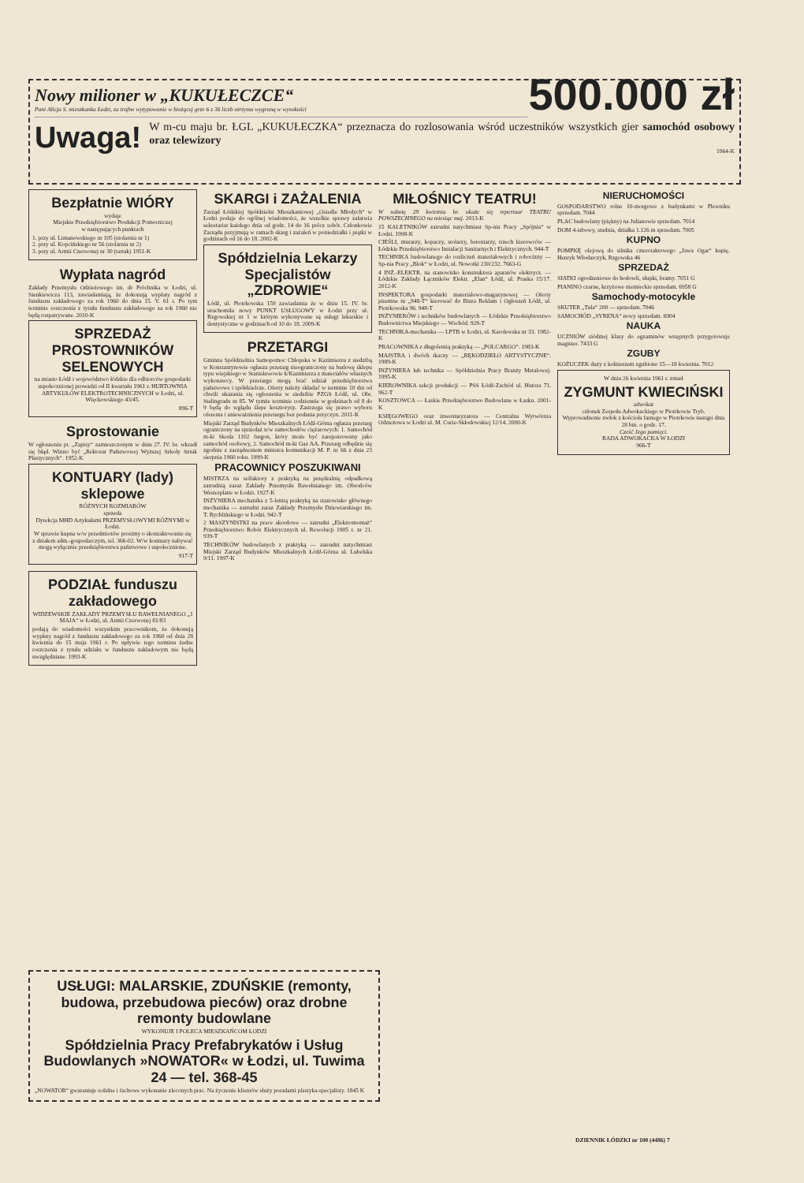500.000 zł
Nowy milioner w „KUKUŁECZCE“
Pani Alicja S. mieszkanka Łodzi, za trafne wytypowanie w bieżącej grze 6 z 36 liczb otrzyma wygraną w wysokości
Uwaga!
W m-cu maju br. ŁGL „KUKUŁECZKA“ przeznacza do rozlosowania wśród uczestników wszystkich gier samochód osobowy oraz telewizory
1964-K
Bezpłatnie WIÓRY
wydaje
Miejskie Przedsiębiorstwo Produkcji Pomocniczej
w następujących punktach
1. przy ul. Limanowskiego nr 105 (stolarnia nr 1)
2. przy ul. Kopcińskiego nr 56 (stolarnia nr 2)
3. przy ul. Armii Czerwonej nr 30 (tartak) 1951-K
Wypłata nagród
Zakłady Przemysłu Odzieżowego im. dr Próchnika w Łodzi, ul. Sienkiewicza 113, zawiadamiają, że dokonują wypłaty nagród z funduszu zakładowego za rok 1960 do dnia 15. V. 61 r. Po tym terminie roszczenia z tytułu funduszu zakładowego za rok 1960 nie będą rozpatrywane. 2010-K
SPRZEDAŻ PROSTOWNIKÓW SELENOWYCH
na miasto Łódź i województwo łódzkie dla odbiorców gospodarki uspołecznionej prowadzi od II kwartału 1961 r. HURTOWNIA ARTYKUŁÓW ELEKTROTECHNICZNYCH w Łodzi, ul. Więckowskiego 43/45.
896-T
Sprostowanie
W ogłoszeniu pt. „Zapisy“ zamieszczonym w dniu 27. IV. br. wkradł się błąd. Winno być „Rektorat Państwowej Wyższej Szkoły Sztuk Plastycznych“. 1952-K
KONTUARY (lady) sklepowe
RÓŻNYCH ROZMIARÓW
sprzeda
Dyrekcja MHD Artykułami PRZEMYSŁOWYMI RÓŻNYMI w Łodzi.
W sprawie kupna w/w przedmiotów prosimy o skontaktowanie się z działem adm.-gospodarczym, tel. 366-02. W/w kontuary nabywać mogą wyłącznie przedsiębiorstwa państwowe i uspołecznione.
917-T
PODZIAŁ funduszu zakładowego
WIDZEWSKIE ZAKŁADY PRZEMYSŁU BAWEŁNIANEGO „1 MAJA“ w Łodzi, ul. Armii Czerwonej 81/83
podają do wiadomości wszystkim pracownikom, że dokonują wypłaty nagród z funduszu zakładowego za rok 1960 od dnia 28 kwietnia do 15 maja 1961 r. Po upływie tego terminu żadne roszczenia z tytułu udziału w funduszu zakładowym nie będą uwzględniane. 1993-K
SKARGI i ZAŻALENIA
Zarząd Łódzkiej Spółdzielni Mieszkaniowej „Osiedle Młodych“ w Łodzi podaje do ogólnej wiadomości, że wszelkie sprawy załatwia sekretariat każdego dnia od godz. 14 do 16 prócz sobót. Członkowie Zarządu przyjmują w ramach skarg i zażaleń w poniedziałki i piątki w godzinach od 16 do 18. 2002-K
Spółdzielnia Lekarzy Specjalistów „ZDROWIE“
Łódź, ul. Piotrkowska 159 zawiadamia że w dniu 15. IV. br. uruchomiła nowy PUNKT USŁUGOWY w Łodzi przy ul. Rzgowskiej nr 1 w którym wykonywane są usługi lekarskie i dentystyczne w godzinach od 10 do 18. 2009-K
PRZETARGI
Gminna Spółdzielnia Samopomoc Chłopska w Kazimierzu z siedzibą w Konstantynowie ogłasza przetarg nieograniczony na budowę sklepu typu wiejskiego w Stanisławowie k/Kazimierza z materiałów własnych wykonawcy. W przetargu mogą brać udział przedsiębiorstwa państwowe i spółdzielcze. Oferty należy składać w terminie 10 dni od chwili ukazania się ogłoszenia w siedzibie PZGS Łódź, ul. Obr. Stalingradu nr 85. W tymże terminie codziennie w godzinach od 8 do 9 będą do wglądu ślepe kosztorysy. Zastrzega się prawo wyboru oferenta i unieważnienia przetargu bez podania przyczyn. 2011-K
Miejski Zarząd Budynków Mieszkalnych Łódź-Górna ogłasza przetarg ograniczony na sprzedaż n/w samochodów ciężarowych: 1. Samochód m-ki Skoda 1102 furgon, który może być zarejestrowany jako samochód osobowy, 2. Samochód m-ki Gaz AA. Przetarg odbędzie się zgodnie z zarządzeniem ministra komunikacji M. P. nr 66 z dnia 23 sierpnia 1960 roku. 1999-K
PRACOWNICY POSZUKIWANI
MISTRZA na selfaktory z praktyką na przędzalnię odpadkową zatrudnią zaraz Zakłady Przemysłu Bawełnianego im. Obrońców Westerplatte w Łodzi. 1927-K
INŻYNIERA mechanika z 5-letnią praktyką na stanowisko głównego mechanika — zatrudni zaraz Zakłady Przemysłu Dziewiarskiego im. T. Rychlińskiego w Łodzi. 942-T
2 MASZYNISTKI na prace akordowe — zatrudni „Elektromontaż“ Przedsiębiorstwo Robót Elektrycznych ul. Rewolucji 1905 r. nr 21. 939-T
TECHNIKÓW budowlanych z praktyką — zatrudni natychmiast Miejski Zarząd Budynków Mieszkalnych Łódź-Górna ul. Lubelska 9/11. 1997-K
MIŁOŚNICY TEATRU!
W sobotę 29 kwietnia br. ukaże się repertuar TEATRU POWSZECHNEGO na miesiąc maj. 2013-K
15 KALETNIKÓW zatrudni natychmiast Sp-nia Pracy „Spójnia“ w Łodzi. 1998-K
CIEŚLI, murarzy, kopaczy, stolarzy, betoniarzy, trzech kierowców — Łódzkie Przedsiębiorstwo Instalacji Sanitarnych i Elektrycznych. 944-T
TECHNIKA budowlanego do rozliczeń materiałowych i robocizny — Sp-nia Pracy „Blok“ w Łodzi, ul. Nowotki 230/232. 7663-G
4 INŻ.-ELEKTR. na stanowisko konstruktora aparatów elektrycz. — Łódzkie Zakłady Łączników Elektr. „Elan“ Łódź, ul. Praska 15/17. 2012-K
INSPEKTORA gospodarki materiałowo-magazynowej — Oferty pisemne nr „948-T“ kierować do Biura Reklam i Ogłoszeń Łódź, ul. Piotrkowska 96. 948-T
INŻYNIERÓW i techników budowlanych — Łódzkie Przedsiębiorstwo Budownictwa Miejskiego — Wschód. 928-T
TECHNIKA-mechanika — LPTB w Łodzi, ul. Karolewska nr 33. 1982-K
PRACOWNIKA z długoletnią praktyką — „POLCARGO“. 1983-K
MAJSTRA i dwóch tkaczy — „RĘKODZIEŁO ARTYSTYCZNE“. 1989-K
INŻYNIERA lub technika — Spółdzielnia Pracy Branży Metalowej. 1995-K
KIEROWNIKA sekcji produkcji — PSS Łódź-Zachód ul. Hutora 71. 962-T
KOSZTOWCA — Łaskie Przedsiębiorstwo Budowlane w Łasku. 2001-K
KSIĘGOWEGO oraz inwentaryzatora — Centralna Wytwórnia Odzieżowa w Łodzi ul. M. Curie-Skłodowskiej 12/14. 2000-K
NIERUCHOMOŚCI
GOSPODARSTWO rolne 10-morgowe z budynkami w Plewniku sprzedam. 7044
PLAC budowlany (piękny) na Julianowie sprzedam. 7014
DOM 4-izbowy, studnia, działka 1.126 m sprzedam. 7005
KUPNO
POMPKĘ olejową do silnika czterotaktowego „Jawa Ogar“ kupię. Henryk Włodarczyk, Rzgowska 46
SPRZEDAŻ
SIATKI ogrodzeniowe do hodowli, słupki, bramy. 7051 G
PIANINO czarne, krzyżowe niemieckie sprzedam. 6958 G
Samochody-motocykle
SKUTER „Tula“ 200 — sprzedam. 7046
SAMOCHÓD „SYRENA“ nowy sprzedam. 6904
NAUKA
UCZNIÓW siódmej klasy do egzaminów wstępnych przygotowuje magister. 7433 G
ZGUBY
KOŻUCZEK duży z kołnierzem zgubiono 15—18 kwietnia. 7012
W dniu 26 kwietnia 1961 r. zmarł
ZYGMUNT KWIECIŃSKI
adwokat
członek Zespołu Adwokackiego w Piotrkowie Tryb.
Wyprowadzenie zwłok z kościoła farnego w Piotrkowie nastąpi dnia 28 bm. o godz. 17.
Cześć Jego pamięci.
RADA ADWOKACKA W ŁODZI
966-T
USŁUGI: MALARSKIE, ZDUŃSKIE (remonty, budowa, przebudowa pieców) oraz drobne remonty budowlane
WYKONUJE I POLECA MIESZKAŃCOM ŁODZI
Spółdzielnia Pracy Prefabrykatów i Usług Budowlanych »NOWATOR« w Łodzi, ul. Tuwima 24 — tel. 368-45
„NOWATOR“ gwarantuje solidne i fachowe wykonanie zleconych prac. Na życzenie klientów służy poradami plastyka-specjalisty. 1845 K
DZIENNIK ŁÓDZKI nr 100 (4486) 7